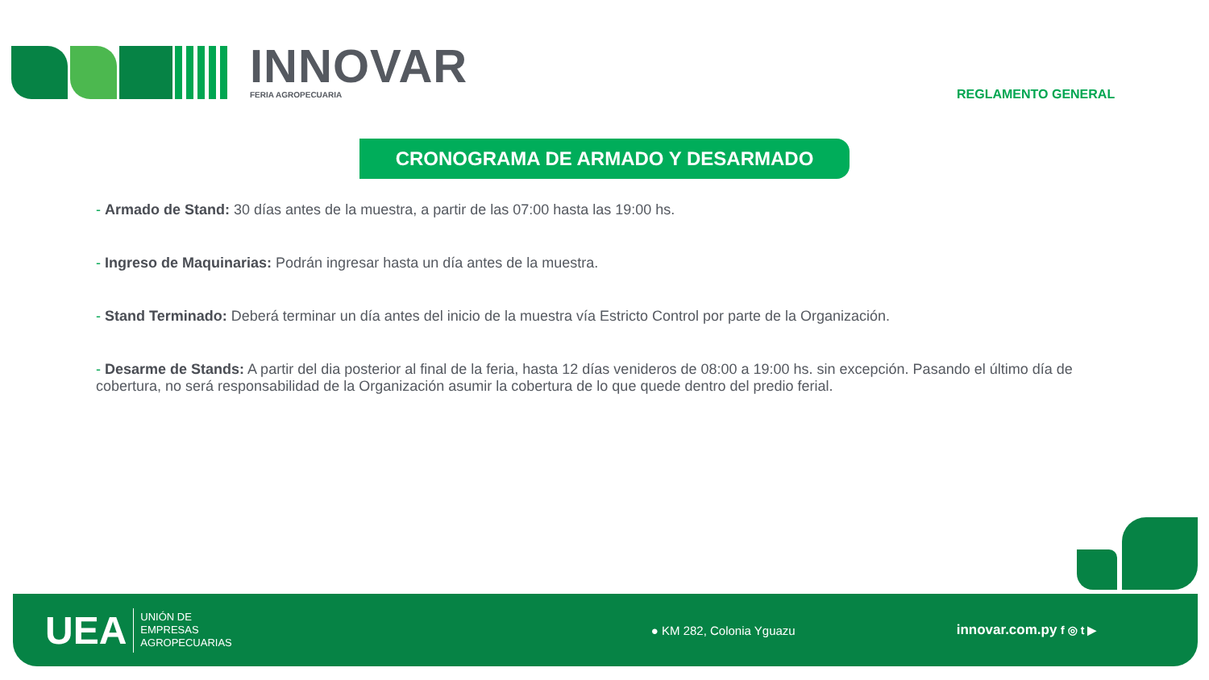INNOVAR
FERIA AGROPECUARIA REGLAMENTO GENERAL
CRONOGRAMA DE ARMADO Y DESARMADO
- Armado de Stand: 30 días antes de la muestra, a partir de las 07:00 hasta las 19:00 hs.
- Ingreso de Maquinarias: Podrán ingresar hasta un día antes de la muestra.
- Stand Terminado: Deberá terminar un día antes del inicio de la muestra vía Estricto Control por parte de la Organización.
- Desarme de Stands: A partir del dia posterior al final de la feria, hasta 12 días venideros de 08:00 a 19:00 hs. sin excepción. Pasando el último día de cobertura, no será responsabilidad de la Organización asumir la cobertura de lo que quede dentro del predio ferial.
UEA
UNIÓN DE
EMPRESAS
AGROPECUARIAS
● KM 282, Colonia Yguazu innovar.com.py f ◎ t ▶